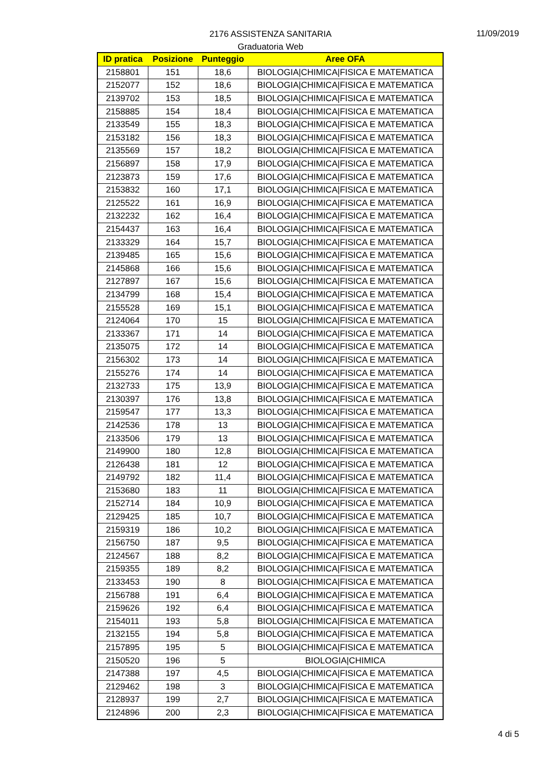2176 ASSISTENZA SANITARIA
Graduatoria Web
11/09/2019
| ID pratica | Posizione | Punteggio | Aree OFA |
| --- | --- | --- | --- |
| 2158801 | 151 | 18,6 | BIOLOGIA/CHIMICA/FISICA E MATEMATICA |
| 2152077 | 152 | 18,6 | BIOLOGIA/CHIMICA/FISICA E MATEMATICA |
| 2139702 | 153 | 18,5 | BIOLOGIA/CHIMICA/FISICA E MATEMATICA |
| 2158885 | 154 | 18,4 | BIOLOGIA/CHIMICA/FISICA E MATEMATICA |
| 2133549 | 155 | 18,3 | BIOLOGIA/CHIMICA/FISICA E MATEMATICA |
| 2153182 | 156 | 18,3 | BIOLOGIA/CHIMICA/FISICA E MATEMATICA |
| 2135569 | 157 | 18,2 | BIOLOGIA/CHIMICA/FISICA E MATEMATICA |
| 2156897 | 158 | 17,9 | BIOLOGIA/CHIMICA/FISICA E MATEMATICA |
| 2123873 | 159 | 17,6 | BIOLOGIA/CHIMICA/FISICA E MATEMATICA |
| 2153832 | 160 | 17,1 | BIOLOGIA/CHIMICA/FISICA E MATEMATICA |
| 2125522 | 161 | 16,9 | BIOLOGIA/CHIMICA/FISICA E MATEMATICA |
| 2132232 | 162 | 16,4 | BIOLOGIA/CHIMICA/FISICA E MATEMATICA |
| 2154437 | 163 | 16,4 | BIOLOGIA/CHIMICA/FISICA E MATEMATICA |
| 2133329 | 164 | 15,7 | BIOLOGIA/CHIMICA/FISICA E MATEMATICA |
| 2139485 | 165 | 15,6 | BIOLOGIA/CHIMICA/FISICA E MATEMATICA |
| 2145868 | 166 | 15,6 | BIOLOGIA/CHIMICA/FISICA E MATEMATICA |
| 2127897 | 167 | 15,6 | BIOLOGIA/CHIMICA/FISICA E MATEMATICA |
| 2134799 | 168 | 15,4 | BIOLOGIA/CHIMICA/FISICA E MATEMATICA |
| 2155528 | 169 | 15,1 | BIOLOGIA/CHIMICA/FISICA E MATEMATICA |
| 2124064 | 170 | 15 | BIOLOGIA/CHIMICA/FISICA E MATEMATICA |
| 2133367 | 171 | 14 | BIOLOGIA/CHIMICA/FISICA E MATEMATICA |
| 2135075 | 172 | 14 | BIOLOGIA/CHIMICA/FISICA E MATEMATICA |
| 2156302 | 173 | 14 | BIOLOGIA/CHIMICA/FISICA E MATEMATICA |
| 2155276 | 174 | 14 | BIOLOGIA/CHIMICA/FISICA E MATEMATICA |
| 2132733 | 175 | 13,9 | BIOLOGIA/CHIMICA/FISICA E MATEMATICA |
| 2130397 | 176 | 13,8 | BIOLOGIA/CHIMICA/FISICA E MATEMATICA |
| 2159547 | 177 | 13,3 | BIOLOGIA/CHIMICA/FISICA E MATEMATICA |
| 2142536 | 178 | 13 | BIOLOGIA/CHIMICA/FISICA E MATEMATICA |
| 2133506 | 179 | 13 | BIOLOGIA/CHIMICA/FISICA E MATEMATICA |
| 2149900 | 180 | 12,8 | BIOLOGIA/CHIMICA/FISICA E MATEMATICA |
| 2126438 | 181 | 12 | BIOLOGIA/CHIMICA/FISICA E MATEMATICA |
| 2149792 | 182 | 11,4 | BIOLOGIA/CHIMICA/FISICA E MATEMATICA |
| 2153680 | 183 | 11 | BIOLOGIA/CHIMICA/FISICA E MATEMATICA |
| 2152714 | 184 | 10,9 | BIOLOGIA/CHIMICA/FISICA E MATEMATICA |
| 2129425 | 185 | 10,7 | BIOLOGIA/CHIMICA/FISICA E MATEMATICA |
| 2159319 | 186 | 10,2 | BIOLOGIA/CHIMICA/FISICA E MATEMATICA |
| 2156750 | 187 | 9,5 | BIOLOGIA/CHIMICA/FISICA E MATEMATICA |
| 2124567 | 188 | 8,2 | BIOLOGIA/CHIMICA/FISICA E MATEMATICA |
| 2159355 | 189 | 8,2 | BIOLOGIA/CHIMICA/FISICA E MATEMATICA |
| 2133453 | 190 | 8 | BIOLOGIA/CHIMICA/FISICA E MATEMATICA |
| 2156788 | 191 | 6,4 | BIOLOGIA/CHIMICA/FISICA E MATEMATICA |
| 2159626 | 192 | 6,4 | BIOLOGIA/CHIMICA/FISICA E MATEMATICA |
| 2154011 | 193 | 5,8 | BIOLOGIA/CHIMICA/FISICA E MATEMATICA |
| 2132155 | 194 | 5,8 | BIOLOGIA/CHIMICA/FISICA E MATEMATICA |
| 2157895 | 195 | 5 | BIOLOGIA/CHIMICA/FISICA E MATEMATICA |
| 2150520 | 196 | 5 | BIOLOGIA/CHIMICA |
| 2147388 | 197 | 4,5 | BIOLOGIA/CHIMICA/FISICA E MATEMATICA |
| 2129462 | 198 | 3 | BIOLOGIA/CHIMICA/FISICA E MATEMATICA |
| 2128937 | 199 | 2,7 | BIOLOGIA/CHIMICA/FISICA E MATEMATICA |
| 2124896 | 200 | 2,3 | BIOLOGIA/CHIMICA/FISICA E MATEMATICA |
4 di 5